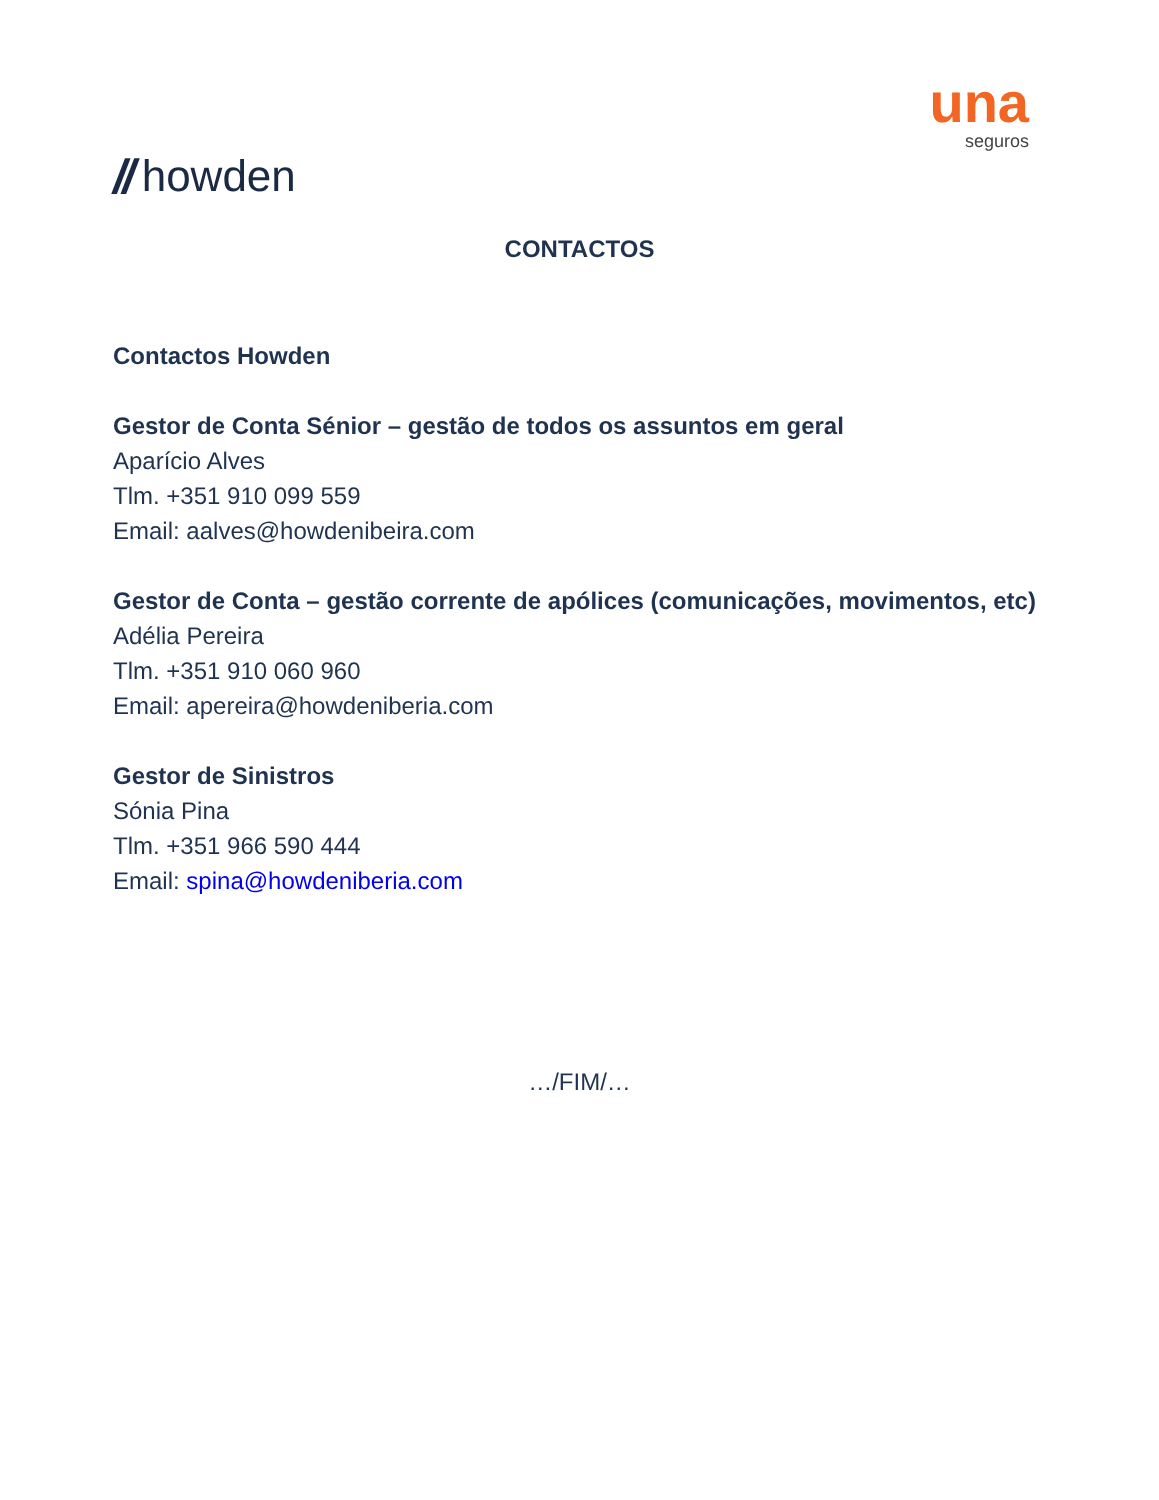// howden
una
seguros
CONTACTOS
Contactos Howden
Gestor de Conta Sénior – gestão de todos os assuntos em geral
Aparício Alves
Tlm. +351 910 099 559
Email: aalves@howdenibeira.com
Gestor de Conta – gestão corrente de apólices (comunicações, movimentos, etc)
Adélia Pereira
Tlm. +351 910 060 960
Email: apereira@howdeniberia.com
Gestor de Sinistros
Sónia Pina
Tlm. +351 966 590 444
Email: spina@howdeniberia.com
…/FIM/…